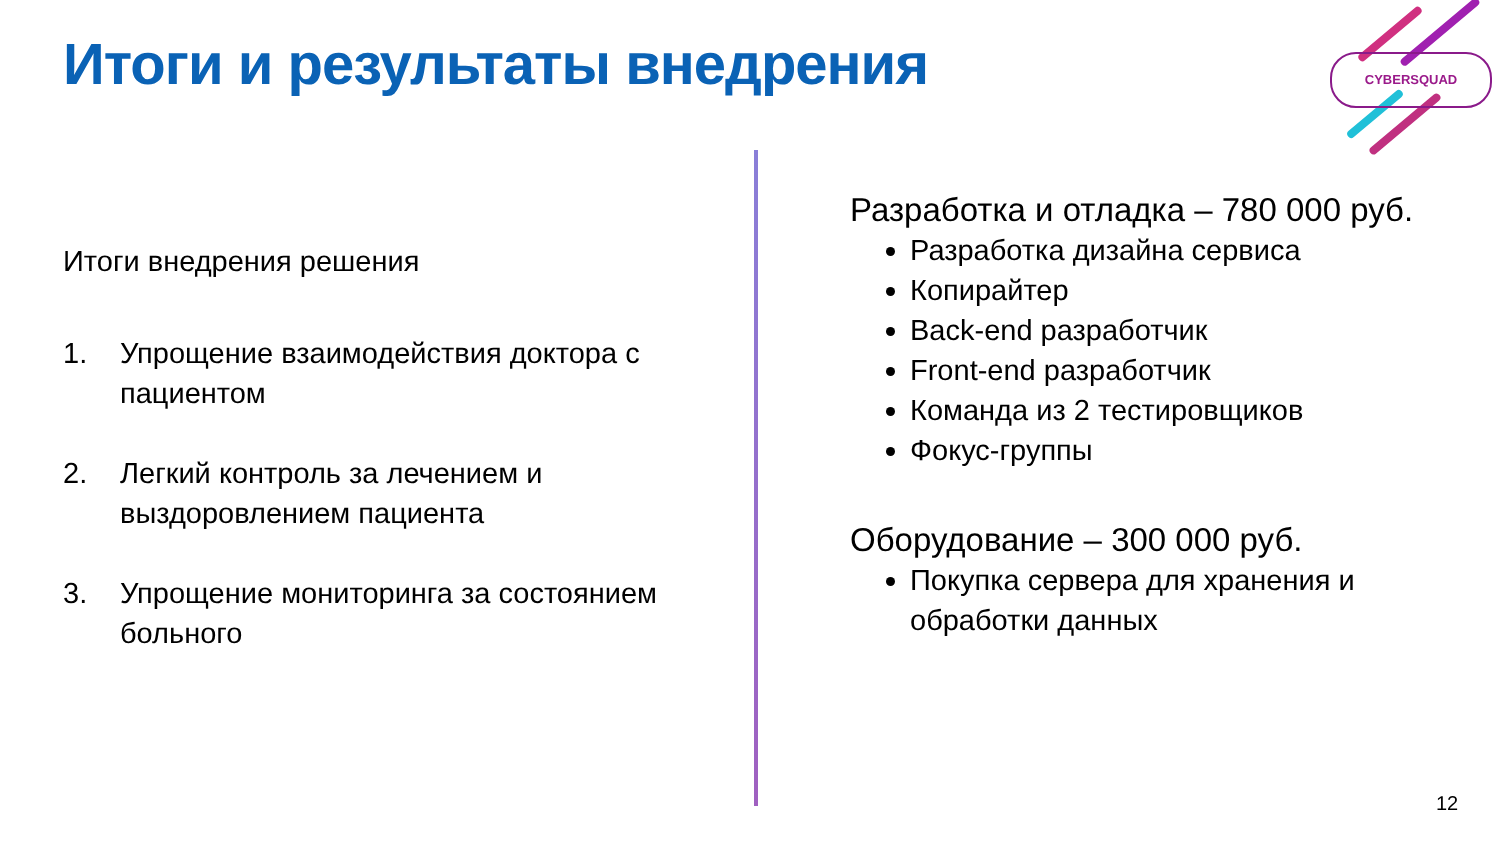Итоги и результаты внедрения CYBERSQUAD
Итоги внедрения решения
1. Упрощение взаимодействия доктора с пациентом
2. Легкий контроль за лечением и выздоровлением пациента
3. Упрощение мониторинга за состоянием больного
Разработка и отладка – 780 000 руб.
Разработка дизайна сервиса
Копирайтер
Back-end разработчик
Front-end разработчик
Команда из 2 тестировщиков
Фокус-группы
Оборудование – 300 000 руб.
Покупка сервера для хранения и обработки данных
12